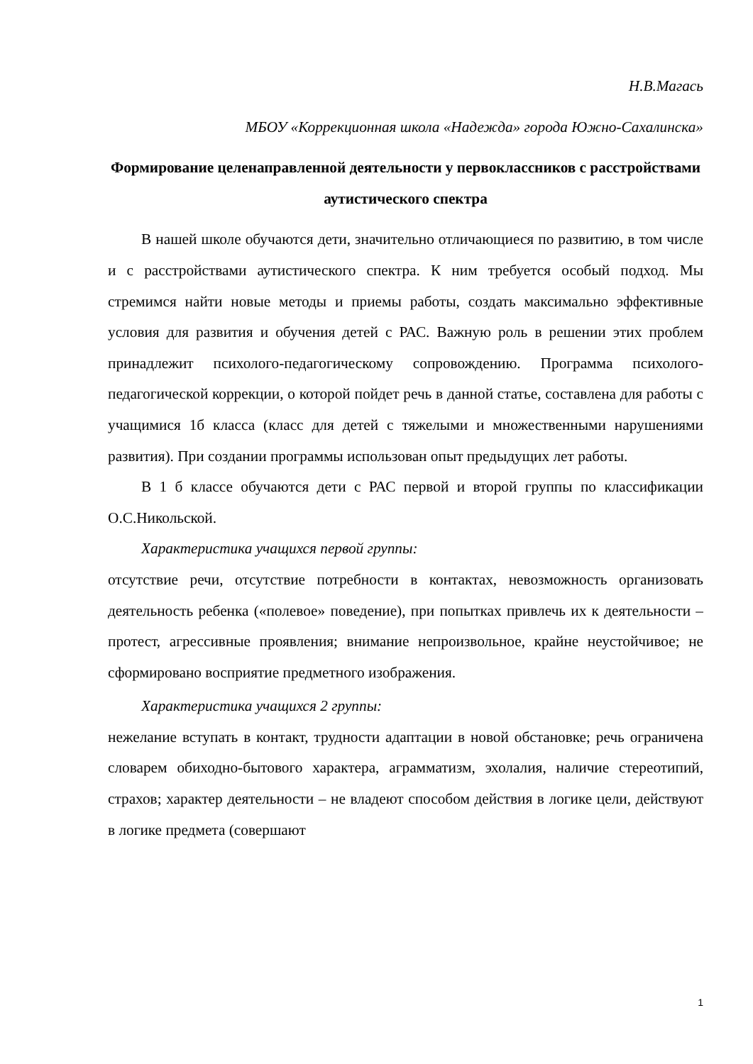Н.В.Магась
МБОУ «Коррекционная школа «Надежда» города Южно-Сахалинска»
Формирование целенаправленной деятельности у первоклассников с расстройствами аутистического спектра
В нашей школе обучаются дети, значительно отличающиеся по развитию, в том числе и с расстройствами аутистического спектра. К ним требуется особый подход. Мы стремимся найти новые методы и приемы работы, создать максимально эффективные условия для развития и обучения детей с РАС. Важную роль в решении этих проблем принадлежит психолого-педагогическому сопровождению. Программа психолого-педагогической коррекции, о которой пойдет речь в данной статье, составлена для работы с учащимися 1б класса (класс для детей с тяжелыми и множественными нарушениями развития). При создании программы использован опыт предыдущих лет работы.
В 1 б классе обучаются дети с РАС первой и второй группы по классификации О.С.Никольской.
Характеристика учащихся первой группы:
отсутствие речи, отсутствие потребности в контактах, невозможность организовать деятельность ребенка («полевое» поведение), при попытках привлечь их к деятельности – протест, агрессивные проявления; внимание непроизвольное, крайне неустойчивое; не сформировано восприятие предметного изображения.
Характеристика учащихся 2 группы:
нежелание вступать в контакт, трудности адаптации в новой обстановке; речь ограничена словарем обиходно-бытового характера, аграмматизм, эхолалия, наличие стереотипий, страхов; характер деятельности – не владеют способом действия в логике цели, действуют в логике предмета (совершают
1